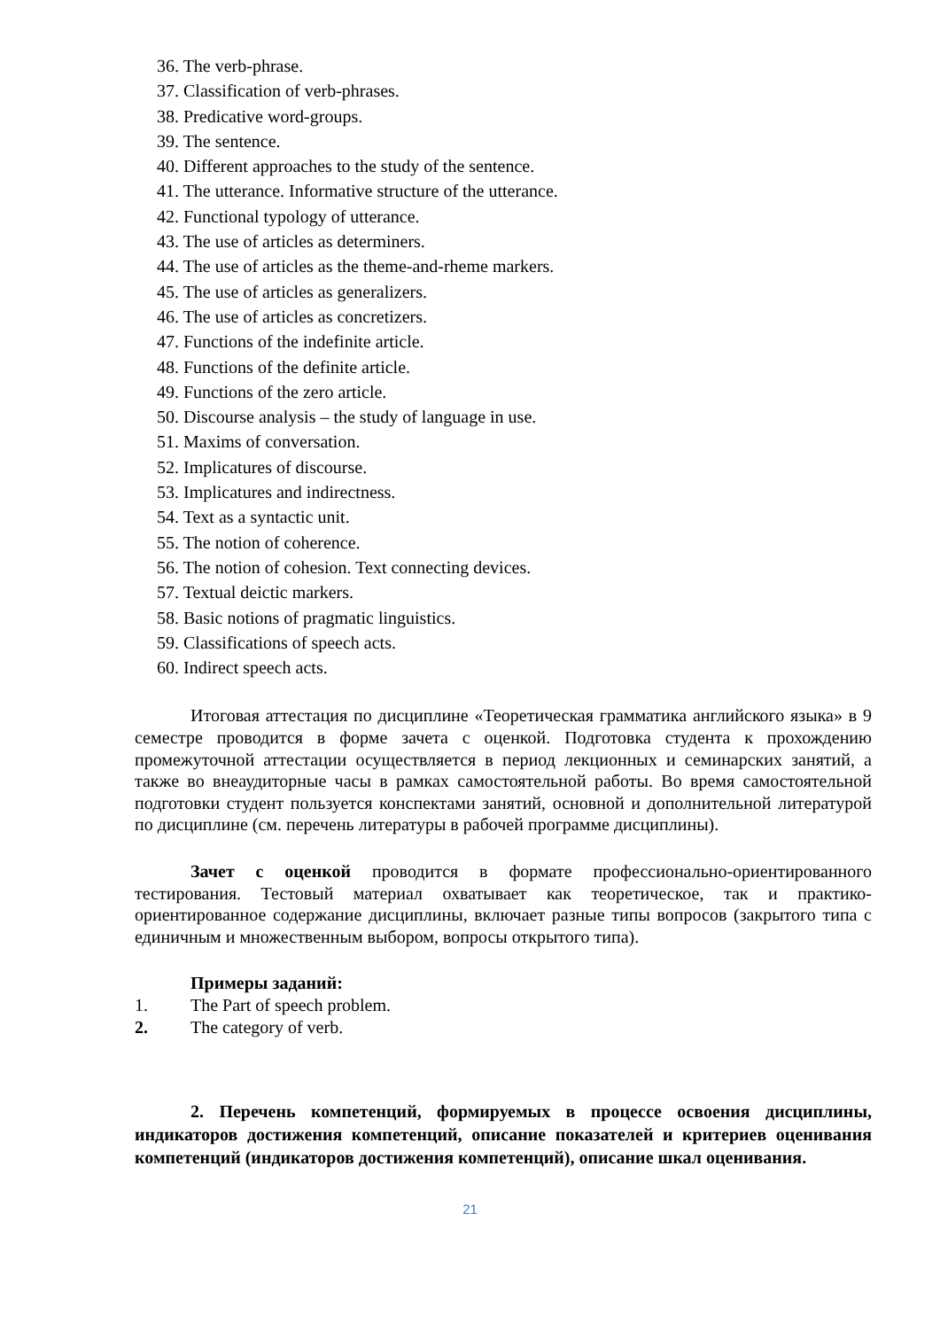36. The verb-phrase.
37. Classification of verb-phrases.
38. Predicative word-groups.
39. The sentence.
40. Different approaches to the study of the sentence.
41. The utterance. Informative structure of the utterance.
42. Functional typology of utterance.
43. The use of articles as determiners.
44. The use of articles as the theme-and-rheme markers.
45. The use of articles as generalizers.
46. The use of articles as concretizers.
47. Functions of the indefinite article.
48. Functions of the definite article.
49. Functions of the zero article.
50. Discourse analysis – the study of language in use.
51. Maxims of conversation.
52. Implicatures of discourse.
53. Implicatures and indirectness.
54. Text as a syntactic unit.
55. The notion of coherence.
56. The notion of cohesion. Text connecting devices.
57. Textual deictic markers.
58. Basic notions of pragmatic linguistics.
59. Classifications of speech acts.
60. Indirect speech acts.
Итоговая аттестация по дисциплине «Теоретическая грамматика английского языка» в 9 семестре проводится в форме зачета с оценкой. Подготовка студента к прохождению промежуточной аттестации осуществляется в период лекционных и семинарских занятий, а также во внеаудиторные часы в рамках самостоятельной работы. Во время самостоятельной подготовки студент пользуется конспектами занятий, основной и дополнительной литературой по дисциплине (см. перечень литературы в рабочей программе дисциплины).
Зачет с оценкой проводится в формате профессионально-ориентированного тестирования. Тестовый материал охватывает как теоретическое, так и практико-ориентированное содержание дисциплины, включает разные типы вопросов (закрытого типа с единичным и множественным выбором, вопросы открытого типа).
Примеры заданий:
1. The Part of speech problem.
2. The category of verb.
2. Перечень компетенций, формируемых в процессе освоения дисциплины, индикаторов достижения компетенций, описание показателей и критериев оценивания компетенций (индикаторов достижения компетенций), описание шкал оценивания.
21